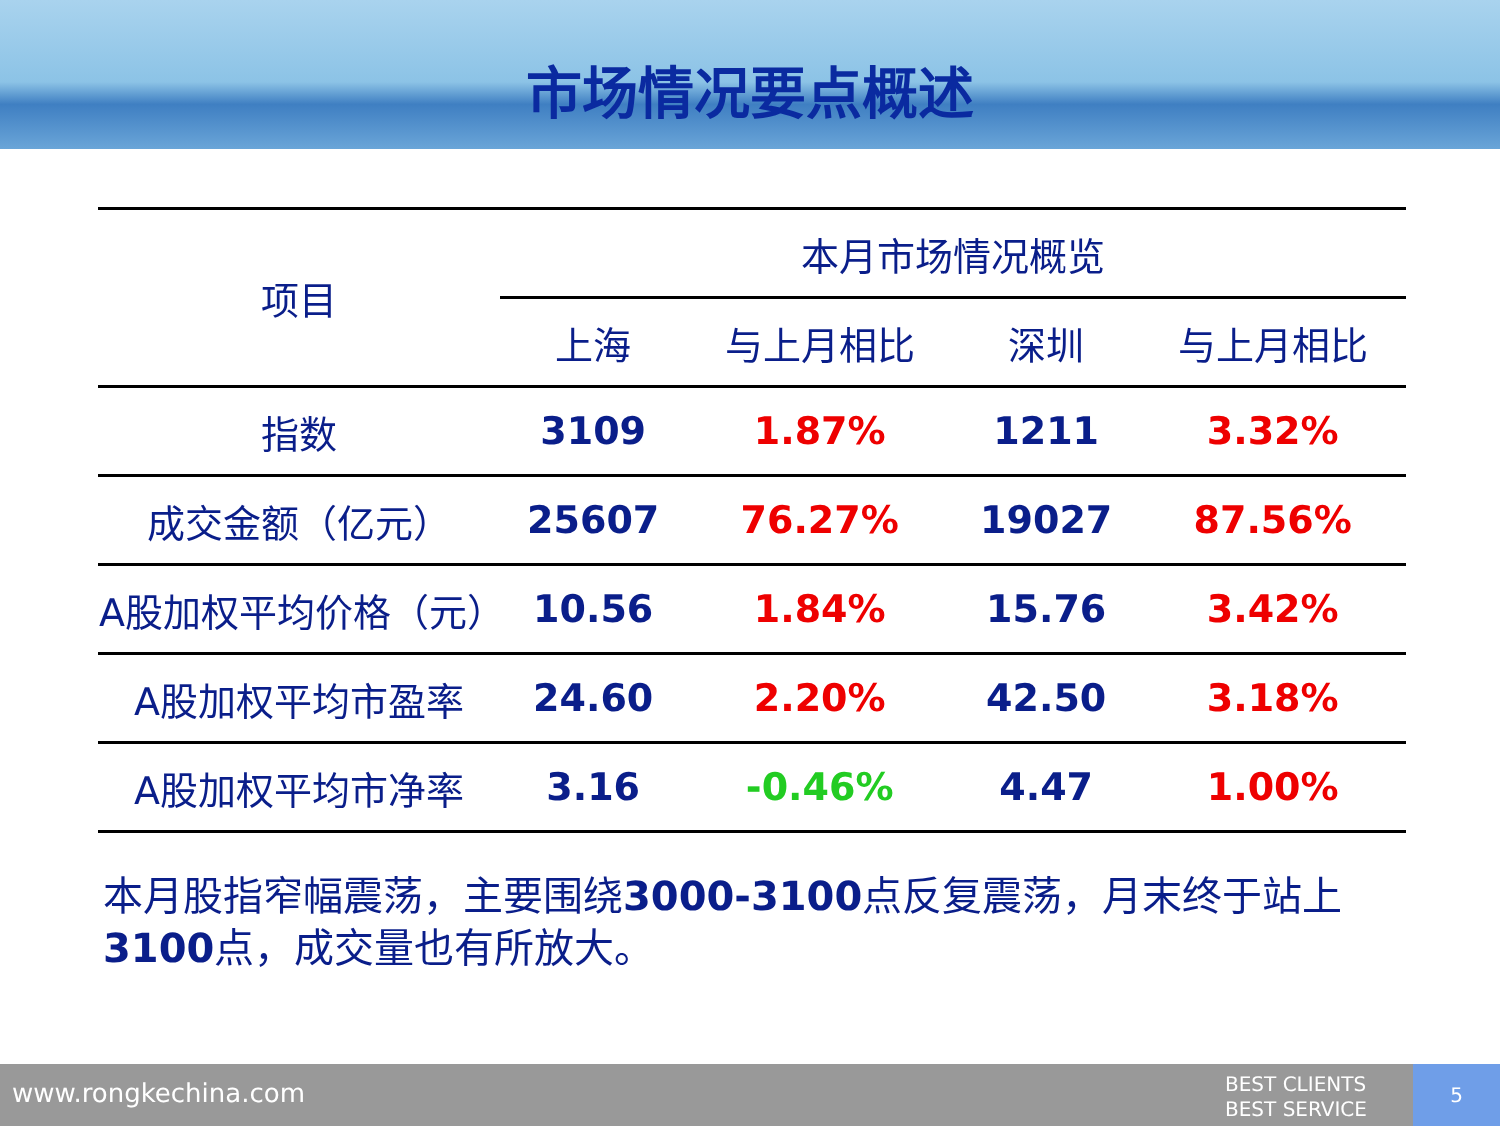市场情况要点概述
| 项目 | 本月市场情况概览 | | | |
| --- | --- | --- | --- | --- |
| | 上海 | 与上月相比 | 深圳 | 与上月相比 |
| 指数 | 3109 | 1.87% | 1211 | 3.32% |
| 成交金额（亿元） | 25607 | 76.27% | 19027 | 87.56% |
| A股加权平均价格（元） | 10.56 | 1.84% | 15.76 | 3.42% |
| A股加权平均市盈率 | 24.60 | 2.20% | 42.50 | 3.18% |
| A股加权平均市净率 | 3.16 | -0.46% | 4.47 | 1.00% |
本月股指窄幅震荡，主要围绕3000-3100点反复震荡，月末终于站上3100点，成交量也有所放大。
www.rongkechina.com BEST CLIENTS
BEST SERVICE
5